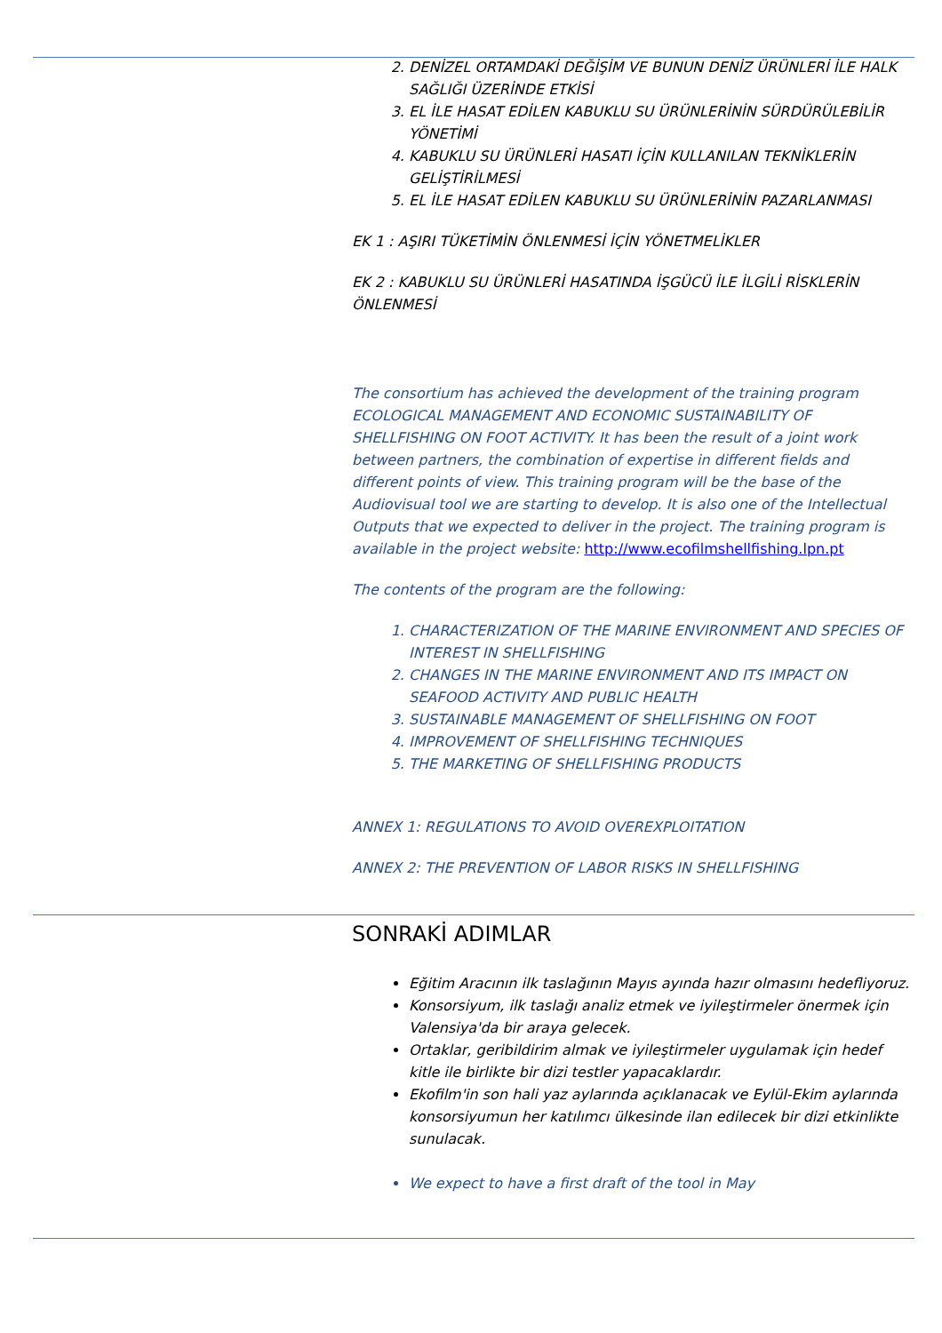2. DENİZEL ORTAMDAKİ DEĞİŞİM VE BUNUN DENİZ ÜRÜNLERİ İLE HALK SAĞLIĞI ÜZERİNDE ETKİSİ
3. EL İLE HASAT EDİLEN KABUKLU SU ÜRÜNLERİNİN SÜRDÜRÜLEBİLİR YÖNETİMİ
4. KABUKLU SU ÜRÜNLERİ HASATI İÇİN KULLANILAN TEKNİKLERİN GELİŞTİRİLMESİ
5. EL İLE HASAT EDİLEN KABUKLU SU ÜRÜNLERİNİN PAZARLANMASI
EK 1 : AŞIRI TÜKETİMİN ÖNLENMESİ İÇİN YÖNETMELİKLER
EK 2 : KABUKLU SU ÜRÜNLERİ HASATINDA İŞGÜCÜ İLE İLGİLİ RİSKLERİN ÖNLENMESİ
The consortium has achieved the development of the training program ECOLOGICAL MANAGEMENT AND ECONOMIC SUSTAINABILITY OF SHELLFISHING ON FOOT ACTIVITY. It has been the result of a joint work between partners, the combination of expertise in different fields and different points of view. This training program will be the base of the Audiovisual tool we are starting to develop. It is also one of the Intellectual Outputs that we expected to deliver in the project. The training program is available in the project website: http://www.ecofilmshellfishing.lpn.pt
The contents of the program are the following:
1. CHARACTERIZATION OF THE MARINE ENVIRONMENT AND SPECIES OF INTEREST IN SHELLFISHING
2. CHANGES IN THE MARINE ENVIRONMENT AND ITS IMPACT ON SEAFOOD ACTIVITY AND PUBLIC HEALTH
3. SUSTAINABLE MANAGEMENT OF SHELLFISHING ON FOOT
4. IMPROVEMENT OF SHELLFISHING TECHNIQUES
5. THE MARKETING OF SHELLFISHING PRODUCTS
ANNEX 1: REGULATIONS TO AVOID OVEREXPLOITATION
ANNEX 2: THE PREVENTION OF LABOR RISKS IN SHELLFISHING
SONRAKİ ADIMLAR
Eğitim Aracının ilk taslağının Mayıs ayında hazır olmasını hedefliyoruz.
Konsorsiyum, ilk taslağı analiz etmek ve iyileştirmeler önermek için Valensiya'da bir araya gelecek.
Ortaklar, geribildirim almak ve iyileştirmeler uygulamak için hedef kitle ile birlikte bir dizi testler yapacaklardır.
Ekofilm'in son hali yaz aylarında açıklanacak ve Eylül-Ekim aylarında konsorsiyumun her katılımcı ülkesinde ilan edilecek bir dizi etkinlikte sunulacak.
We expect to have a first draft of the tool in May